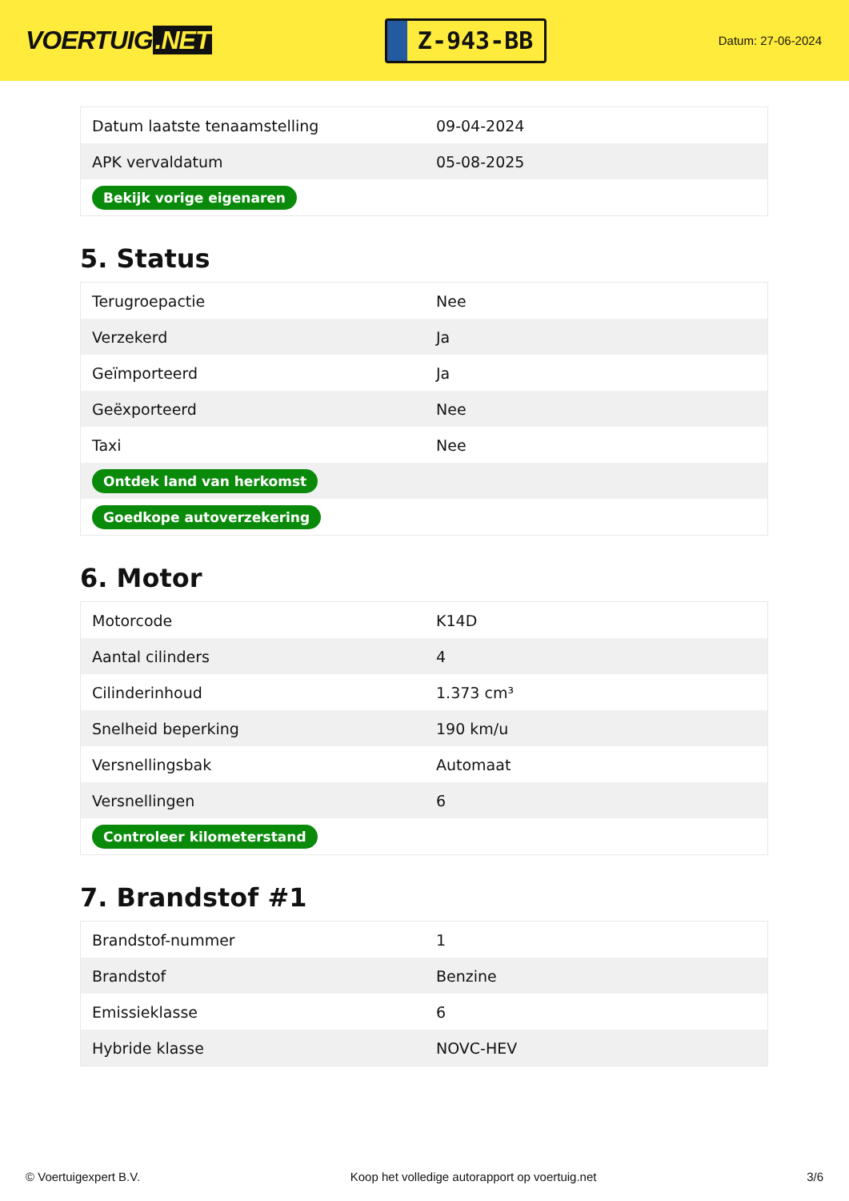VOERTUIG.NET
Z-943-BB
Datum: 27-06-2024
| Datum laatste tenaamstelling | 09-04-2024 |
| APK vervaldatum | 05-08-2025 |
| Bekijk vorige eigenaren | |
5. Status
| Terugroepactie | Nee |
| Verzekerd | Ja |
| Geïmporteerd | Ja |
| Geëxporteerd | Nee |
| Taxi | Nee |
| Ontdek land van herkomst | |
| Goedkope autoverzekering | |
6. Motor
| Motorcode | K14D |
| Aantal cilinders | 4 |
| Cilinderinhoud | 1.373 cm³ |
| Snelheid beperking | 190 km/u |
| Versnellingsbak | Automaat |
| Versnellingen | 6 |
| Controleer kilometerstand | |
7. Brandstof #1
| Brandstof-nummer | 1 |
| Brandstof | Benzine |
| Emissieklasse | 6 |
| Hybride klasse | NOVC-HEV |
© Voertuigexpert B.V. Koop het volledige autorapport op voertuig.net 3/6